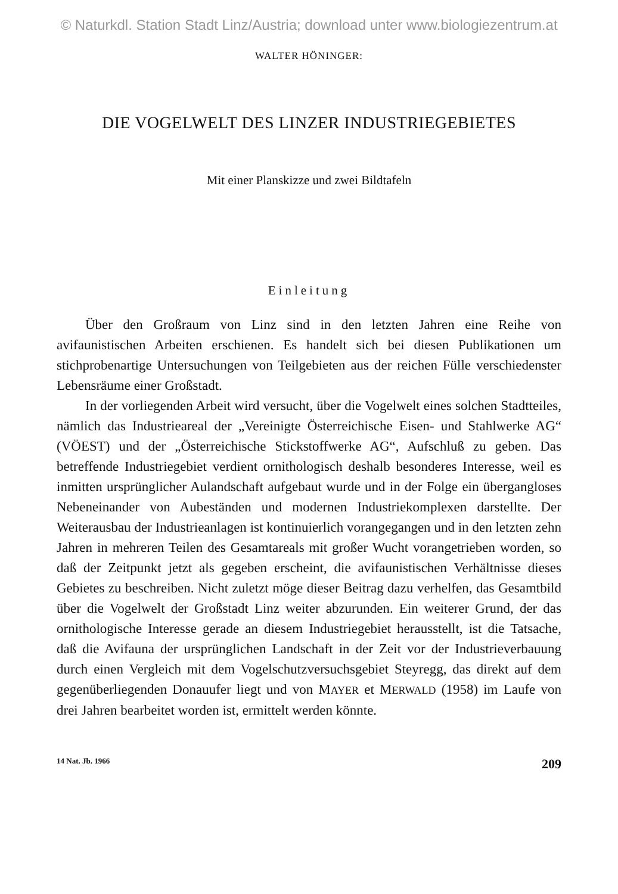© Naturkdl. Station Stadt Linz/Austria; download unter www.biologiezentrum.at
WALTER HÖNINGER:
DIE VOGELWELT DES LINZER INDUSTRIEGEBIETES
Mit einer Planskizze und zwei Bildtafeln
Einleitung
Über den Großraum von Linz sind in den letzten Jahren eine Reihe von avifaunistischen Arbeiten erschienen. Es handelt sich bei diesen Publikationen um stichprobenartige Untersuchungen von Teilgebieten aus der reichen Fülle verschiedenster Lebensräume einer Großstadt.
In der vorliegenden Arbeit wird versucht, über die Vogelwelt eines solchen Stadtteiles, nämlich das Industrieareal der „Vereinigte Österreichische Eisen- und Stahlwerke AG“ (VÖEST) und der „Österreichische Stickstoffwerke AG“, Aufschluß zu geben. Das betreffende Industriegebiet verdient ornithologisch deshalb besonderes Interesse, weil es inmitten ursprünglicher Aulandschaft aufgebaut wurde und in der Folge ein übergangloses Nebeneinander von Aubeständen und modernen Industriekomplexen darstellte. Der Weiterausbau der Industrieanlagen ist kontinuierlich vorangegangen und in den letzten zehn Jahren in mehreren Teilen des Gesamtareals mit großer Wucht vorangetrieben worden, so daß der Zeitpunkt jetzt als gegeben erscheint, die avifaunistischen Verhältnisse dieses Gebietes zu beschreiben. Nicht zuletzt möge dieser Beitrag dazu verhelfen, das Gesamtbild über die Vogelwelt der Großstadt Linz weiter abzurunden. Ein weiterer Grund, der das ornithologische Interesse gerade an diesem Industriegebiet herausstellt, ist die Tatsache, daß die Avifauna der ursprünglichen Landschaft in der Zeit vor der Industrieverbauung durch einen Vergleich mit dem Vogelschutzversuchsgebiet Steyregg, das direkt auf dem gegenüberliegenden Donauufer liegt und von MAYER et MERWALD (1958) im Laufe von drei Jahren bearbeitet worden ist, ermittelt werden könnte.
14 Nat. Jb. 1966 209